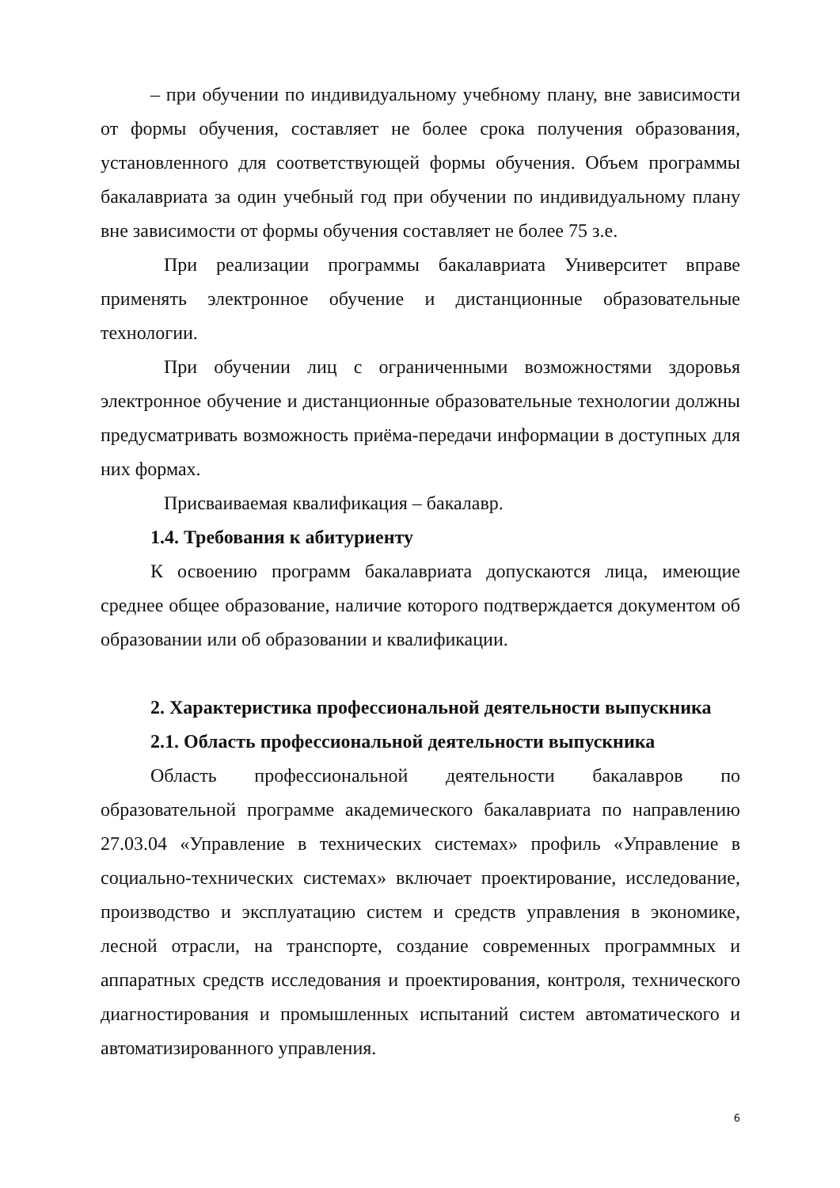– при обучении по индивидуальному учебному плану, вне зависимости от формы обучения, составляет не более срока получения образования, установленного для соответствующей формы обучения. Объем программы бакалавриата за один учебный год при обучении по индивидуальному плану вне зависимости от формы обучения составляет не более 75 з.е.
При реализации программы бакалавриата Университет вправе применять электронное обучение и дистанционные образовательные технологии.
При обучении лиц с ограниченными возможностями здоровья электронное обучение и дистанционные образовательные технологии должны предусматривать возможность приёма-передачи информации в доступных для них формах.
Присваиваемая квалификация – бакалавр.
1.4. Требования к абитуриенту
К освоению программ бакалавриата допускаются лица, имеющие среднее общее образование, наличие которого подтверждается документом об образовании или об образовании и квалификации.
2. Характеристика профессиональной деятельности выпускника
2.1. Область профессиональной деятельности выпускника
Область профессиональной деятельности бакалавров по образовательной программе академического бакалавриата по направлению 27.03.04 «Управление в технических системах» профиль «Управление в социально-технических системах» включает проектирование, исследование, производство и эксплуатацию систем и средств управления в экономике, лесной отрасли, на транспорте, создание современных программных и аппаратных средств исследования и проектирования, контроля, технического диагностирования и промышленных испытаний систем автоматического и автоматизированного управления.
6